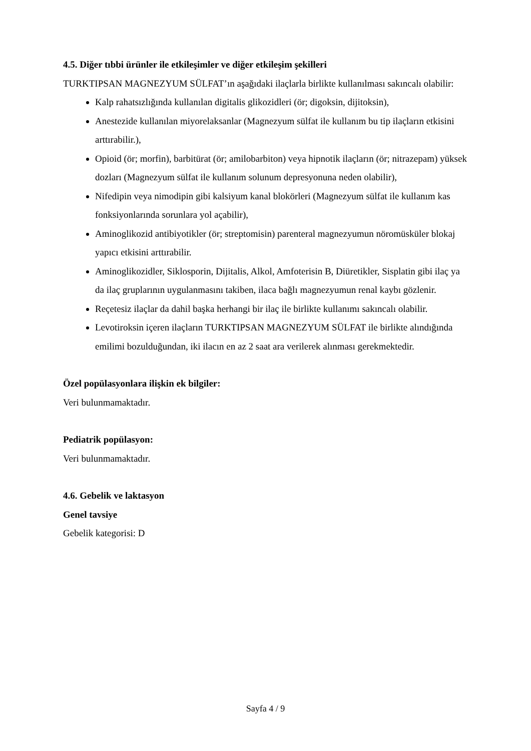4.5. Diğer tıbbi ürünler ile etkileşimler ve diğer etkileşim şekilleri
TURKTIPSAN MAGNEZYUM SÜLFAT’ın aşağıdaki ilaçlarla birlikte kullanılması sakıncalı olabilir:
Kalp rahatsızlığında kullanılan digitalis glikozidleri (ör; digoksin, dijitoksin),
Anestezide kullanılan miyorelaksanlar (Magnezyum sülfat ile kullanım bu tip ilaçların etkisini arttırabilir.),
Opioid (ör; morfin), barbitürat (ör; amilobarbiton) veya hipnotik ilaçların (ör; nitrazepam) yüksek dozları (Magnezyum sülfat ile kullanım solunum depresyonuna neden olabilir),
Nifedipin veya nimodipin gibi kalsiyum kanal blokörleri (Magnezyum sülfat ile kullanım kas fonksiyonlarında sorunlara yol açabilir),
Aminoglikozid antibiyotikler (ör; streptomisin) parenteral magnezyumun nöromüsküler blokaj yapıcı etkisini arttırabilir.
Aminoglikozidler, Siklosporin, Dijitalis, Alkol, Amfoterisin B, Diüretikler, Sisplatin gibi ilaç ya da ilaç gruplarının uygulanmasını takiben, ilaca bağlı magnezyumun renal kaybı gözlenir.
Reçetesiz ilaçlar da dahil başka herhangi bir ilaç ile birlikte kullanımı sakıncalı olabilir.
Levotiroksin içeren ilaçların TURKTIPSAN MAGNEZYUM SÜLFAT ile birlikte alındığında emilimi bozulduğundan, iki ilacın en az 2 saat ara verilerek alınması gerekmektedir.
Özel popülasyonlara ilişkin ek bilgiler:
Veri bulunmamaktadır.
Pediatrik popülasyon:
Veri bulunmamaktadır.
4.6. Gebelik ve laktasyon
Genel tavsiye
Gebelik kategorisi: D
Sayfa 4 / 9